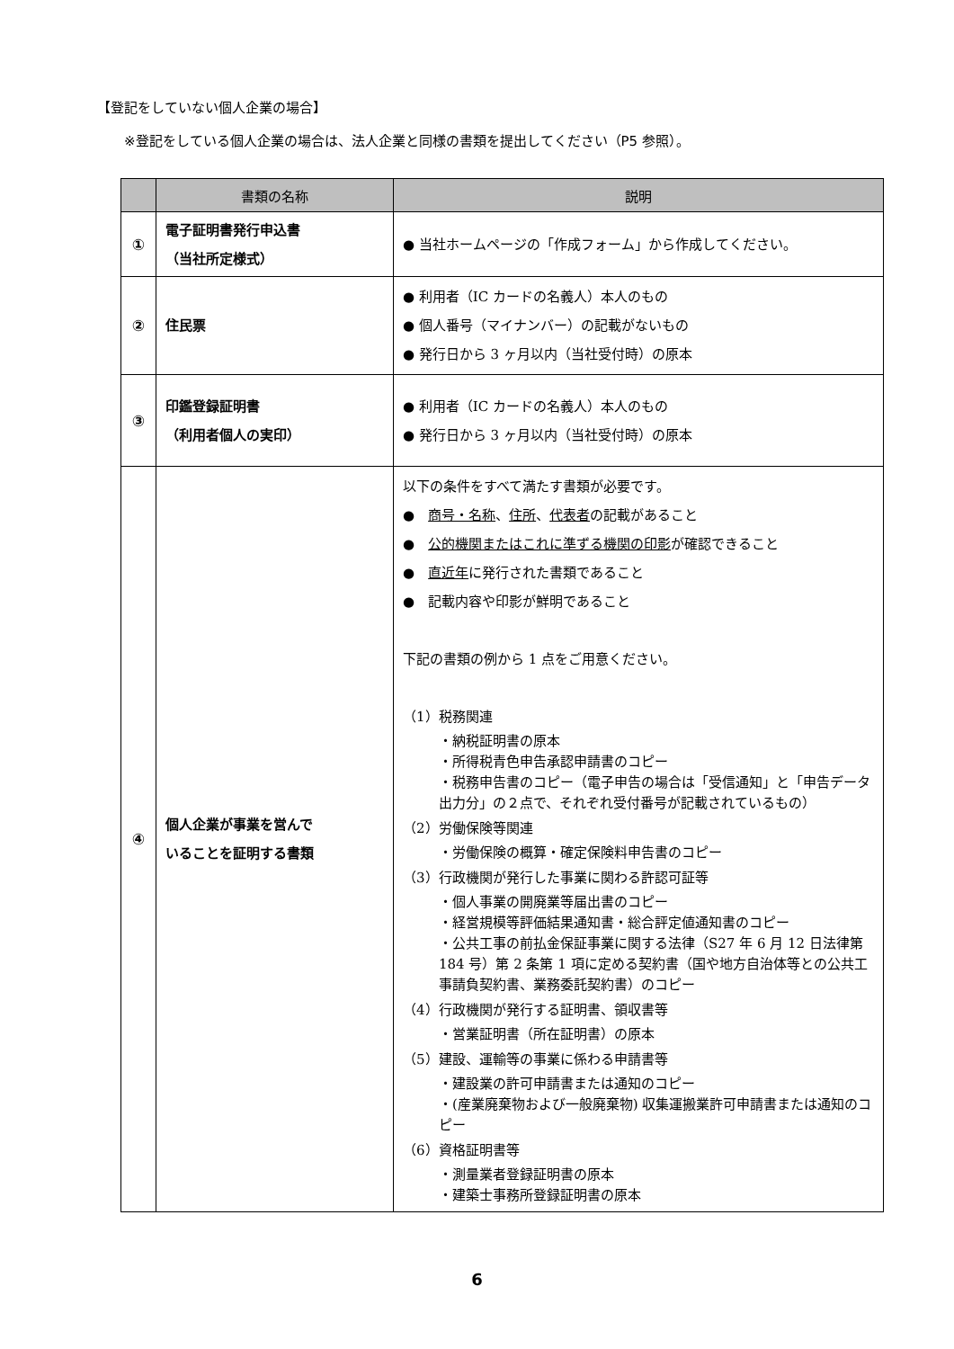【登記をしていない個人企業の場合】
※登記をしている個人企業の場合は、法人企業と同様の書類を提出してください（P5 参照）。
| | 書類の名称 | 説明 |
| --- | --- | --- |
| ① | 電子証明書発行申込書 （当社所定様式） | ● 当社ホームページの「作成フォーム」から作成してください。 |
| ② | 住民票 | ● 利用者（IC カードの名義人）本人のもの ● 個人番号（マイナンバー）の記載がないもの ● 発行日から 3 ヶ月以内（当社受付時）の原本 |
| ③ | 印鑑登録証明書 （利用者個人の実印） | ● 利用者（IC カードの名義人）本人のもの ● 発行日から 3 ヶ月以内（当社受付時）の原本 |
| ④ | 個人企業が事業を営んで いることを証明する書類 | 以下の条件をすべて満たす書類が必要です。 ● 商号・名称 、 住所 、 代表者 の記載があること ● 公的機関またはこれに準ずる機関の印影 が確認できること ● 直近年 に発行された書類であること ● 記載内容や印影が鮮明であること 下記の書類の例から 1 点をご用意ください。 （1）税務関連 ・納税証明書の原本 ・所得税青色申告承認申請書のコピー ・税務申告書のコピー（電子申告の場合は「受信通知」と「申告データ出力分」の２点で、それぞれ受付番号が記載されているもの） （2）労働保険等関連 ・労働保険の概算・確定保険料申告書のコピー （3）行政機関が発行した事業に関わる許認可証等 ・個人事業の開廃業等届出書のコピー ・経営規模等評価結果通知書・総合評定値通知書のコピー ・公共工事の前払金保証事業に関する法律（S27 年 6 月 12 日法律第 184 号）第 2 条第 1 項に定める契約書（国や地方自治体等との公共工事請負契約書、業務委託契約書）のコピー （4）行政機関が発行する証明書、領収書等 ・営業証明書（所在証明書）の原本 （5）建設、運輸等の事業に係わる申請書等 ・建設業の許可申請書または通知のコピー ・(産業廃棄物および一般廃棄物) 収集運搬業許可申請書または通知のコピー （6）資格証明書等 ・測量業者登録証明書の原本 ・建築士事務所登録証明書の原本 |
6